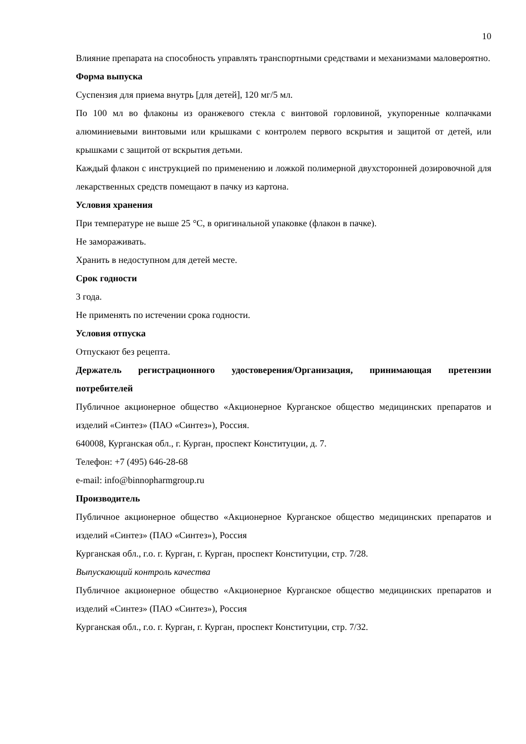10
Влияние препарата на способность управлять транспортными средствами и механизмами маловероятно.
Форма выпуска
Суспензия для приема внутрь [для детей], 120 мг/5 мл.
По 100 мл во флаконы из оранжевого стекла с винтовой горловиной, укупоренные колпачками алюминиевыми винтовыми или крышками с контролем первого вскрытия и защитой от детей, или крышками с защитой от вскрытия детьми.
Каждый флакон с инструкцией по применению и ложкой полимерной двухсторонней дозировочной для лекарственных средств помещают в пачку из картона.
Условия хранения
При температуре не выше 25 °C, в оригинальной упаковке (флакон в пачке).
Не замораживать.
Хранить в недоступном для детей месте.
Срок годности
3 года.
Не применять по истечении срока годности.
Условия отпуска
Отпускают без рецепта.
Держатель регистрационного удостоверения/Организация, принимающая претензии потребителей
Публичное акционерное общество «Акционерное Курганское общество медицинских препаратов и изделий «Синтез» (ПАО «Синтез»), Россия.
640008, Курганская обл., г. Курган, проспект Конституции, д. 7.
Телефон: +7 (495) 646-28-68
e-mail: info@binnopharmgroup.ru
Производитель
Публичное акционерное общество «Акционерное Курганское общество медицинских препаратов и изделий «Синтез» (ПАО «Синтез»), Россия
Курганская обл., г.о. г. Курган, г. Курган, проспект Конституции, стр. 7/28.
Выпускающий контроль качества
Публичное акционерное общество «Акционерное Курганское общество медицинских препаратов и изделий «Синтез» (ПАО «Синтез»), Россия
Курганская обл., г.о. г. Курган, г. Курган, проспект Конституции, стр. 7/32.